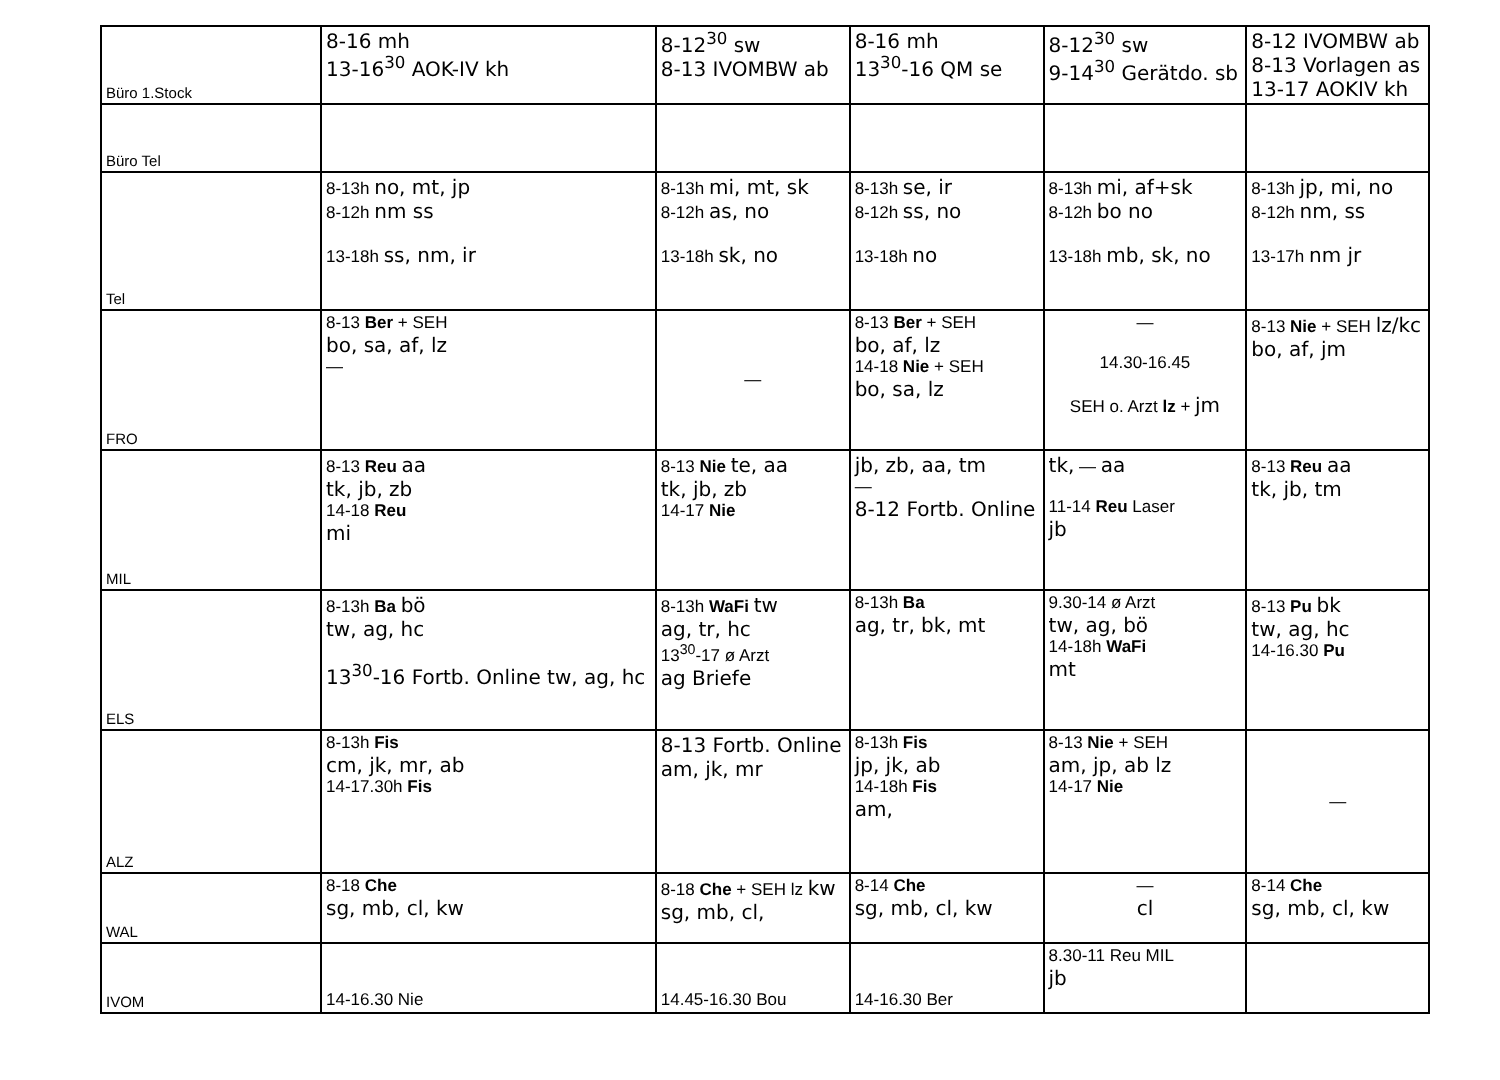| Büro 1.Stock | 8-16 mh 13-16<sup>30</sup> AOK-IV kh | 8-12<sup>30</sup> sw 8-13 IVOMBW ab | 8-16 mh 13<sup>30</sup>-16 QM se | 8-12<sup>30</sup> sw 9-14<sup>30</sup> Gerätdo. sb | 8-12 IVOMBW ab 8-13 Vorlagen as 13-17 AOKIV kh |
| Büro Tel | | | | | |
| Tel | 8-13h no, mt, jp 8-12h nm ss 13-18h ss, nm, ir | 8-13h mi, mt, sk 8-12h as, no 13-18h sk, no | 8-13h se, ir 8-12h ss, no 13-18h no | 8-13h mi, af+sk 8-12h bo no 13-18h mb, sk, no | 8-13h jp, mi, no 8-12h nm, ss 13-17h nm jr |
| FRO | 8-13 Ber + SEH bo, sa, af, lz — | — | 8-13 Ber + SEH bo, af, lz 14-18 Nie + SEH bo, sa, lz | — 14.30-16.45 SEH o. Arzt lz + jm | 8-13 Nie + SEH lz/kc bo, af, jm |
| MIL | 8-13 Reu aa tk, jb, zb 14-18 Reu mi | 8-13 Nie te, aa tk, jb, zb 14-17 Nie | jb, zb, aa, tm — 8-12 Fortb. Online | tk, — aa 11-14 Reu Laser jb | 8-13 Reu aa tk, jb, tm |
| ELS | 8-13h Ba bö tw, ag, hc 13<sup>30</sup>-16 Fortb. Online tw, ag, hc | 8-13h WaFi tw ag, tr, hc 13<sup>30</sup>-17 ø Arzt ag Briefe | 8-13h Ba ag, tr, bk, mt | 9.30-14 ø Arzt tw, ag, bö 14-18h WaFi mt | 8-13 Pu bk tw, ag, hc 14-16.30 Pu |
| ALZ | 8-13h Fis cm, jk, mr, ab 14-17.30h Fis | 8-13 Fortb. Online am, jk, mr | 8-13h Fis jp, jk, ab 14-18h Fis am, | 8-13 Nie + SEH am, jp, ab lz 14-17 Nie | — |
| WAL | 8-18 Che sg, mb, cl, kw | 8-18 Che + SEH lz kw sg, mb, cl, | 8-14 Che sg, mb, cl, kw | — cl | 8-14 Che sg, mb, cl, kw |
| IVOM | 14-16.30 Nie | 14.45-16.30 Bou | 14-16.30 Ber | 8.30-11 Reu MIL jb | |